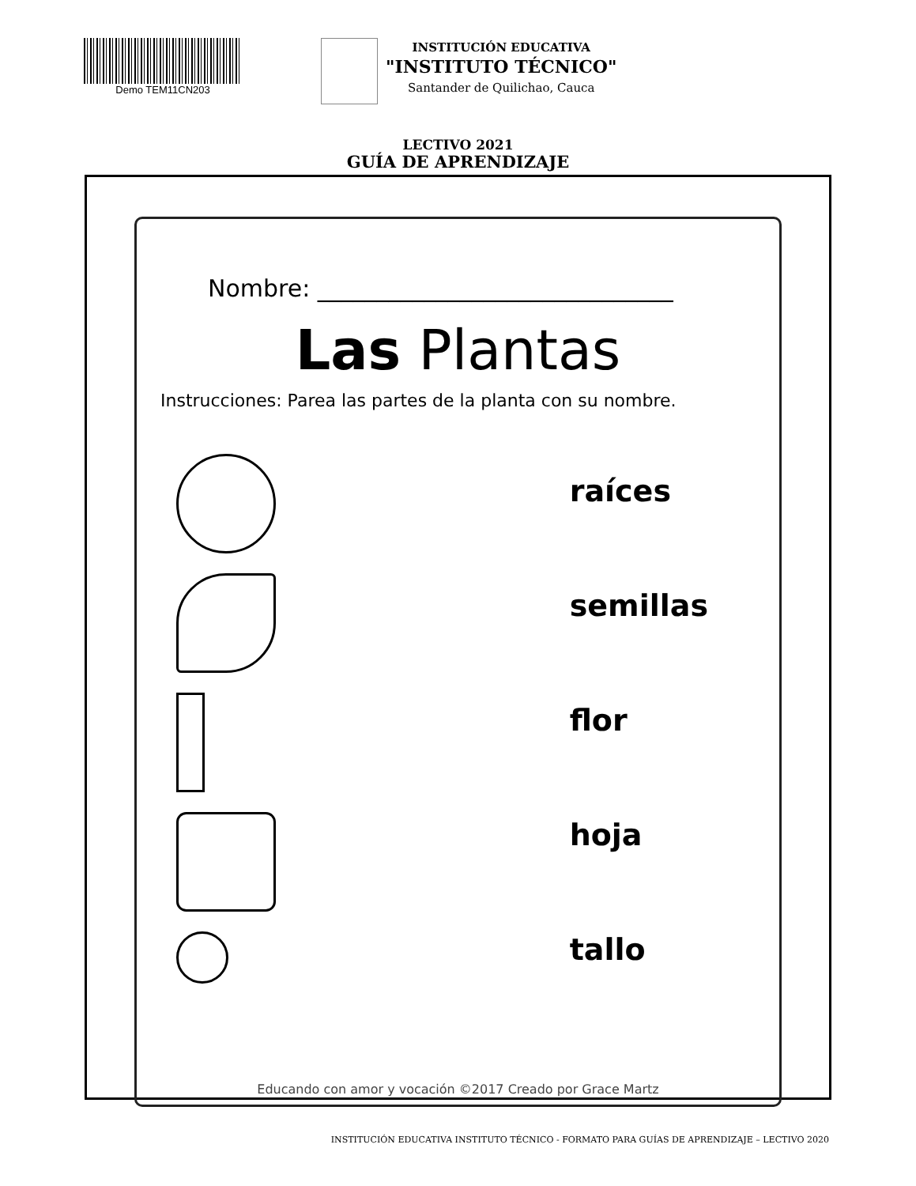Demo TEM11CN203
INSTITUCIÓN EDUCATIVA
"INSTITUTO TÉCNICO"
Santander de Quilichao, Cauca
LECTIVO 2021
GUÍA DE APRENDIZAJE
Nombre: ______________________________
Las Plantas
Instrucciones: Parea las partes de la planta con su nombre.
raíces
semillas
flor
hoja
tallo
Educando con amor y vocación ©2017 Creado por Grace Martz
INSTITUCIÓN EDUCATIVA INSTITUTO TÉCNICO - FORMATO PARA GUÍAS DE APRENDIZAJE – LECTIVO 2020